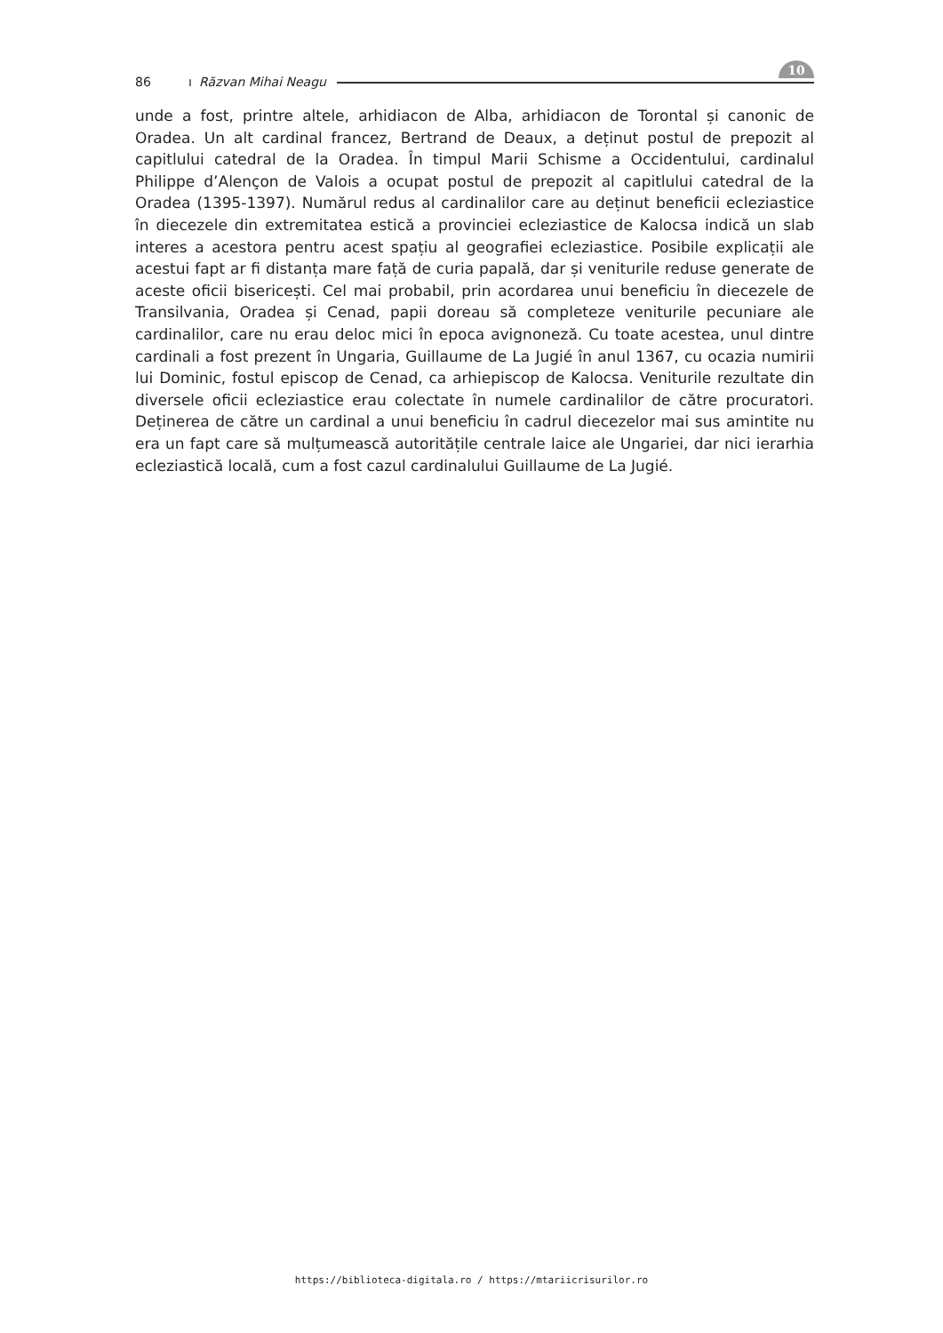86 ı Răzvan Mihai Neagu 10
unde a fost, printre altele, arhidiacon de Alba, arhidiacon de Torontal și canonic de Oradea. Un alt cardinal francez, Bertrand de Deaux, a deținut postul de prepozit al capitlului catedral de la Oradea. În timpul Marii Schisme a Occidentului, cardinalul Philippe d’Alençon de Valois a ocupat postul de prepozit al capitlului catedral de la Oradea (1395-1397). Numărul redus al cardinalilor care au deținut beneficii ecleziastice în diecezele din extremitatea estică a provinciei ecleziastice de Kalocsa indică un slab interes a acestora pentru acest spațiu al geografiei ecleziastice. Posibile explicații ale acestui fapt ar fi distanța mare față de curia papală, dar și veniturile reduse generate de aceste oficii bisericești. Cel mai probabil, prin acordarea unui beneficiu în diecezele de Transilvania, Oradea și Cenad, papii doreau să completeze veniturile pecuniare ale cardinalilor, care nu erau deloc mici în epoca avignoneză. Cu toate acestea, unul dintre cardinali a fost prezent în Ungaria, Guillaume de La Jugié în anul 1367, cu ocazia numirii lui Dominic, fostul episcop de Cenad, ca arhiepiscop de Kalocsa. Veniturile rezultate din diversele oficii ecleziastice erau colectate în numele cardinalilor de către procuratori. Deținerea de către un cardinal a unui beneficiu în cadrul diecezelor mai sus amintite nu era un fapt care să mulțumească autoritățile centrale laice ale Ungariei, dar nici ierarhia ecleziastică locală, cum a fost cazul cardinalului Guillaume de La Jugié.
https://biblioteca-digitala.ro / https://mtariicrisurilor.ro